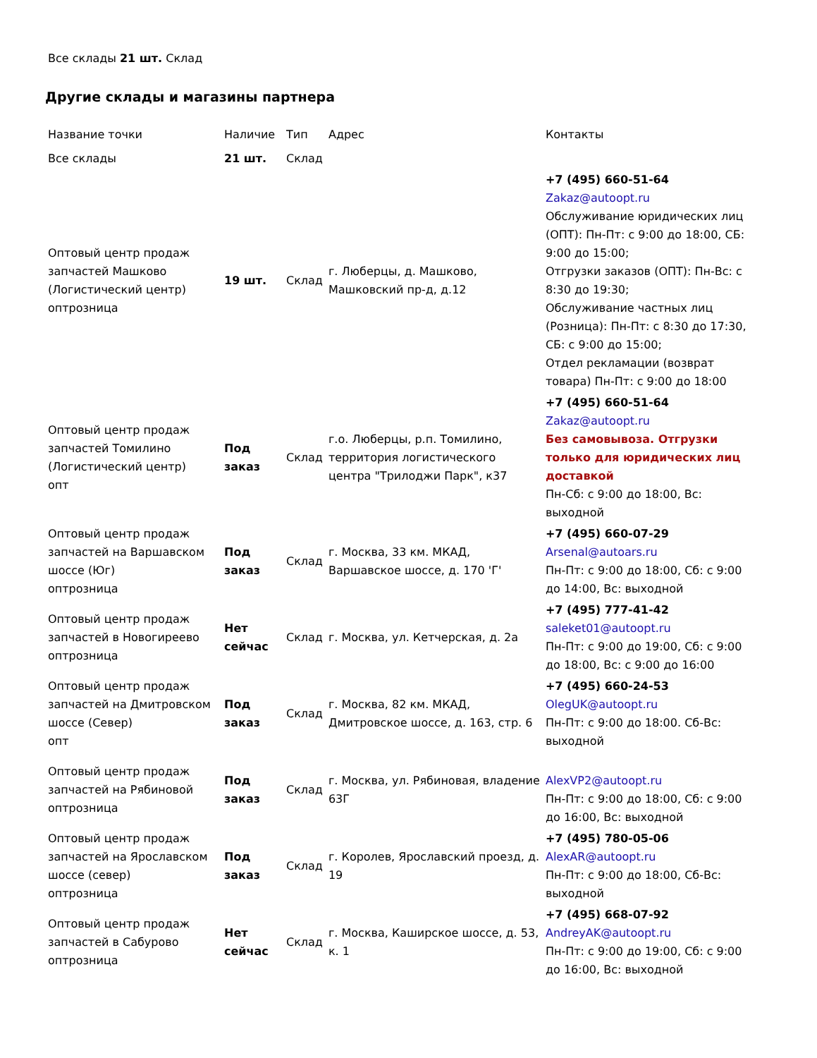Все склады 21 шт. Склад
Другие склады и магазины партнера
| Название точки | Наличие | Тип | Адрес | Контакты |
| --- | --- | --- | --- | --- |
| Все склады | 21 шт. | Склад | | |
| Оптовый центр продаж запчастей Машково (Логистический центр) оптрозница | 19 шт. | Склад | г. Люберцы, д. Машково, Машковский пр-д, д.12 | +7 (495) 660-51-64 Zakaz@autoopt.ru Обслуживание юридических лиц (ОПТ): Пн-Пт: с 9:00 до 18:00, СБ: 9:00 до 15:00; Отгрузки заказов (ОПТ): Пн-Вс: с 8:30 до 19:30; Обслуживание частных лиц (Розница): Пн-Пт: с 8:30 до 17:30, СБ: с 9:00 до 15:00; Отдел рекламации (возврат товара) Пн-Пт: с 9:00 до 18:00 |
| Оптовый центр продаж запчастей Томилино (Логистический центр) опт | Под заказ | Склад | г.о. Люберцы, р.п. Томилино, территория логистического центра "Трилоджи Парк", к37 | +7 (495) 660-51-64 Zakaz@autoopt.ru Без самовывоза. Отгрузки только для юридических лиц доставкой Пн-Сб: с 9:00 до 18:00, Вс: выходной |
| Оптовый центр продаж запчастей на Варшавском шоссе (Юг) оптрозница | Под заказ | Склад | г. Москва, 33 км. МКАД, Варшавское шоссе, д. 170 'Г' | +7 (495) 660-07-29 Arsenal@autoars.ru Пн-Пт: с 9:00 до 18:00, Сб: с 9:00 до 14:00, Вс: выходной |
| Оптовый центр продаж запчастей в Новогиреево оптрозница | Нет сейчас | Склад | г. Москва, ул. Кетчерская, д. 2а | +7 (495) 777-41-42 saleket01@autoopt.ru Пн-Пт: с 9:00 до 19:00, Сб: с 9:00 до 18:00, Вс: с 9:00 до 16:00 |
| Оптовый центр продаж запчастей на Дмитровском шоссе (Север) опт | Под заказ | Склад | г. Москва, 82 км. МКАД, Дмитровское шоссе, д. 163, стр. 6 | +7 (495) 660-24-53 OlegUK@autoopt.ru Пн-Пт: с 9:00 до 18:00. Сб-Вс: выходной |
| Оптовый центр продаж запчастей на Рябиновой оптрозница | Под заказ | Склад | г. Москва, ул. Рябиновая, владение 63Г | AlexVP2@autoopt.ru Пн-Пт: с 9:00 до 18:00, Сб: с 9:00 до 16:00, Вс: выходной |
| Оптовый центр продаж запчастей на Ярославском шоссе (север) оптрозница | Под заказ | Склад | г. Королев, Ярославский проезд, д. 19 | +7 (495) 780-05-06 AlexAR@autoopt.ru Пн-Пт: с 9:00 до 18:00, Сб-Вс: выходной |
| Оптовый центр продаж запчастей в Сабурово оптрозница | Нет сейчас | Склад | г. Москва, Каширское шоссе, д. 53, к. 1 | +7 (495) 668-07-92 AndreyAK@autoopt.ru Пн-Пт: с 9:00 до 19:00, Сб: с 9:00 до 16:00, Вс: выходной |